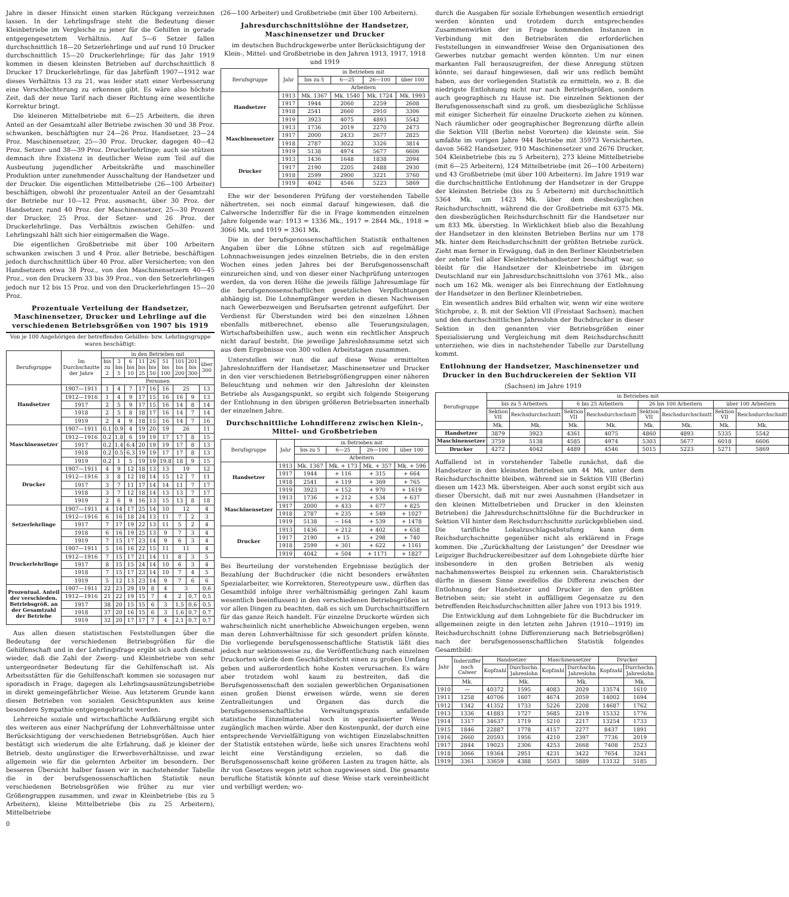Jahre in dieser Hinsicht einen starken Rückgang verzeichnen lassen. In der Lehrlingsfrage steht die Bedeutung dieser Kleinbetriebe im Vergleiche zu jener für die Gehilfen in gerade entgegengesetztem Verhältnis. Auf 5—6 Setzer fallen durchschnittlich 18—20 Setzerlehrlinge und auf rund 10 Drucker durchschnittlich 15—20 Druckerlehrlinge; für das Jahr 1919 kommen in diesen kleinsten Betrieben auf durchschnittlich 8 Drucker 17 Druckerlehrlinge, für das Jahrfünft 1907—1912 war dieses Verhältnis 13 zu 21, was leider statt einer Verbesserung eine Verschlechterung zu erkennen gibt. Es wäre also höchste Zeit, daß der neue Tarif nach dieser Richtung eine wesentliche Korrektur bringt.
Die kleineren Mittelbetriebe mit 6—25 Arbeitern, die ihren Anteil an der Gesamtzahl aller Betriebe zwischen 30 und 38 Proz. schwanken, beschäftigten nur 24—26 Proz. Handsetzer, 23—24 Proz. Maschinensetzer, 25—30 Proz. Drucker, dagegen 40—42 Proz. Setzer- und 38—39 Proz. Druckerlehrlinge; auch sie stützen demnach ihre Existenz in deutlicher Weise zum Teil auf die Ausbeutung jugendlicher Arbeitskräfte und maschineller Produktion unter zunehmender Ausschaltung der Handsetzer und der Drucker. Die eigentlichen Mittelbetriebe (26—100 Arbeiter) beschäftigen, obwohl ihr prozentualer Anteil an der Gesamtzahl der Betriebe nur 10—12 Proz. ausmacht, über 30 Proz. der Handsetzer, rund 40 Proz. der Maschinensetzer, 25—30 Prozent der Drucker, 25 Proz. der Setzer- und 26 Proz. der Druckerlehrlinge. Das Verhältnis zwischen Gehilfen- und Lehrlingszahl hält sich hier einigermaßen die Wage.
Die eigentlichen Großbetriebe mit über 100 Arbeitern schwanken zwischen 3 und 4 Proz. aller Betriebe, beschäftigen jedoch durchschnittlich über 40 Proz. aller Versicherten; von den Handsetzern etwa 38 Proz., von den Maschinensetzern 40—45 Proz., von den Druckern 33 bis 39 Proz., von den Setzerlehrlingen jedoch nur 12 bis 15 Proz. und von den Druckerlehrlingen 15—20 Proz.
Prozentuale Verteilung der Handsetzer, Maschinensetzer, Drucker und Lehrlinge auf die verschiedenen Betriebsgrößen von 1907 bis 1919
Von je 100 Angehörigen der betreffenden Gehilfen- bzw. Lehrlingsgruppe waren beschäftigt:
| Berufsgruppe | Im Durchschnitte der Jahre | in den Betrieben mit | | | | | | | | |
| --- | --- | --- | --- | --- | --- | --- | --- | --- | --- | --- |
| | | bis zu 2 | 3 bis 5 | 6 bis 10 | 11 bis 25 | 26 bis 50 | 51 bis 100 | 101 bis 200 | 201 bis 300 | über 300 |
| | | Personen | | | | | | | | |
| Handsetzer | 1907—1911 | 1 | 4 | 7 | 17 | 16 | 16 | 25 | | 13 |
| | 1912—1916 | 1 | 4 | 9 | 17 | 15 | 16 | 16 | 9 | 13 |
| | 1917 | 2 | 5 | 9 | 17 | 15 | 16 | 14 | 8 | 14 |
| | 1918 | 2 | 5 | 8 | 18 | 17 | 16 | 14 | 7 | 14 |
| | 1919 | 2 | 4 | 9 | 18 | 15 | 16 | 14 | 7 | 16 |
| Maschinensetzer | 1907—1911 | 0,1 | 0,9 | 4 | 19 | 20 | 19 | 26 | | 11 |
| | 1912—1916 | 0,2 | 1,8 | 6 | 19 | 19 | 17 | 17 | 8 | 15 |
| | 1917 | 0,2 | 1,4 | 6,4 | 20 | 19 | 19 | 17 | 8 | 13 |
| | 1918 | 0,2 | 0,5 | 6,3 | 19 | 19 | 17 | 17 | 8 | 13 |
| | 1919 | 0,2 | 1 | 5 | 19 | 19 | 19,8 | 18 | 9 | 15 |
| Drucker | 1907—1911 | 4 | 9 | 12 | 18 | 13 | 13 | 19 | | 12 |
| | 1912—1916 | 3 | 8 | 12 | 18 | 14 | 15 | 12 | 7 | 11 |
| | 1917 | 3 | 7 | 11 | 17 | 14 | 14 | 11 | 7 | 17 |
| | 1918 | 3 | 7 | 12 | 18 | 14 | 13 | 13 | 7 | 17 |
| | 1919 | 2 | 6 | 9 | 16 | 13 | 15 | 13 | 8 | 18 |
| Setzerlehrlinge | 1907—1911 | 4 | 14 | 17 | 25 | 14 | 10 | 12 | | 4 |
| | 1912—1916 | 6 | 16 | 18 | 24 | 13 | 11 | 7 | 2 | 3 |
| | 1917 | 7 | 17 | 19 | 22 | 13 | 11 | 5 | 2 | 4 |
| | 1918 | 6 | 16 | 19 | 25 | 13 | 9 | 7 | 3 | 4 |
| | 1919 | 7 | 15 | 17 | 23 | 14 | 9 | 6 | 3 | 4 |
| Druckerlehrlinge | 1907—1911 | 5 | 16 | 16 | 22 | 15 | 11 | 11 | | 4 |
| | 1912—1916 | 7 | 15 | 17 | 21 | 14 | 11 | 8 | 3 | 5 |
| | 1917 | 8 | 15 | 15 | 24 | 14 | 10 | 6 | 3 | 4 |
| | 1918 | 7 | 15 | 17 | 23 | 14 | 10 | 7 | 4 | 5 |
| | 1919 | 5 | 12 | 13 | 23 | 14 | 9 | 7 | 6 | 6 |
| Prozentual. Anteil der verschieden. Betriebsgröß. an der Gesamtzahl der Betriebe | 1907—1911 | 22 | 23 | 29 | 19 | 8 | 4 | 3 | | 0,6 |
| | 1912—1916 | 21 | 22 | 19 | 15 | 7 | 4 | 2 | 0,7 | 0,5 |
| | 1917 | 38 | 20 | 15 | 15 | 6 | 3 | 1,5 | 0,6 | 0,5 |
| | 1918 | 37 | 20 | 16 | 15 | 6 | 3 | 1,6 | 0,7 | 0,7 |
| | 1919 | 32 | 20 | 17 | 17 | 7 | 4 | 2,1 | 0,7 | 0,7 |
Aus allen diesen statistischen Feststellungen über die Bedeutung der verschiedenen Betriebsgrößen für die Gehilfenschaft und in der Lehrlingsfrage ergibt sich auch diesmal wieder, daß die Zahl der Zwerg- und Kleinbetriebe von sehr untergeordneter Bedeutung für die Gehilfenschaft ist. Als Arbeitsstätten für die Gehilfenschaft kommen sie sozusagen nur sporadisch in Frage, dagegen als Lehrlingsausnützungsbetriebe in direkt gemeingefährlicher Weise. Aus letzterem Grunde kann diesen Betrieben von sozialen Gesichtspunkten aus keine besondere Sympathie entgegengebracht werden.
Lehrreiche soziale und wirtschaftliche Aufklärung ergibt sich des weiteren aus einer Nachprüfung der Lohnverhältnisse unter Berücksichtigung der verschiedenen Betriebsgrößen. Auch hier bestätigt sich wiederum die alte Erfahrung, daß je kleiner der Betrieb, desto ungünstiger die Erwerbsverhältnisse, und zwar allgemein wie für die gelernten Arbeiter im besondern. Der besseren Übersicht halber fassen wir in nachstehender Tabelle die in der berufsgenossenschaftlichen Statistik neun verschiedenen Betriebsgrößen wie früher zu nur vier Größengruppen zusammen, und zwar in Kleinbetriebe (bis zu 5 Arbeitern), kleine Mittelbetriebe (bis zu 25 Arbeitern), Mittelbetriebe
0
(26—100 Arbeiter) und Großbetriebe (mit über 100 Arbeitern).
Jahresdurchschnittslöhne der Handsetzer, Maschinensetzer und Drucker
im deutschen Buchdruckgewerbe unter Berücksichtigung der Klein-, Mittel- und Großbetriebe in den Jahren 1913, 1917, 1918 und 1919
| Berufsgruppe | Jahr | in Betrieben mit | | | |
| --- | --- | --- | --- | --- | --- |
| | | bis zu 5 | 6—25 | 26—100 | über 100 |
| | | Arbeitern | | | |
| Handsetzer | 1913 | Mk. 1367 | Mk. 1540 | Mk. 1724 | Mk. 1993 |
| | 1917 | 1944 | 2060 | 2259 | 2608 |
| | 1918 | 2541 | 2660 | 2910 | 3306 |
| | 1919 | 3923 | 4075 | 4893 | 5542 |
| Maschinensetzer | 1913 | 1736 | 2019 | 2270 | 2473 |
| | 1917 | 2000 | 2433 | 2677 | 2825 |
| | 1918 | 2787 | 3022 | 3326 | 3814 |
| | 1919 | 5138 | 4974 | 5677 | 6606 |
| Drucker | 1913 | 1436 | 1648 | 1838 | 2094 |
| | 1917 | 2190 | 2205 | 2488 | 2930 |
| | 1918 | 2599 | 2900 | 3221 | 3760 |
| | 1919 | 4042 | 4546 | 5223 | 5869 |
Ehe wir der besonderen Prüfung der vorstehenden Tabelle nähertreten, sei noch einmal darauf hingewiesen, daß die Calwersche Inderziffer für die in Frage kommenden einzelnen Jahre folgende war: 1913 = 1336 Mk., 1917 = 2844 Mk., 1918 = 3066 Mk. und 1919 = 3361 Mk.
Die in der berufsgenossenschaftlichen Statistik enthaltenen Angaben über die Löhne stützen sich auf regelmäßige Lohnnachweisungen jedes einzelnen Betriebs, die in den ersten Wochen eines jeden Jahres bei der Berufsgenossenschaft einzureichen sind, und von dieser einer Nachprüfung unterzogen werden, da von deren Höhe die jeweils fällige Jahresumlage für die berufsgenossenschaftlichen gesetzlichen Verpflichtungen abhängig ist. Die Lohnempfänger werden in diesen Nachweisen nach Gewerbezweigen und Berufsarten getrennt aufgeführt. Der Verdienst für Überstunden wird bei den einzelnen Löhnen ebenfalls mitberechnet, ebenso alle Teuerungszulagen, Wirtschaftsbeihilfen usw., auch wenn ein rechtlicher Anspruch nicht darauf besteht. Die jeweilige Jahreslohnsumme setzt sich aus dem Ergebnisse von 300 vollen Arbeitstagen zusammen.
Unterstellen wir nun die auf diese Weise ermittelten Jahreslohnziffern der Handsetzer, Maschinensetzer und Drucker in den vier verschiedenen Betriebsgrößengruppen einer näheren Beleuchtung und nehmen wir den Jahreslohn der kleinsten Betriebe als Ausgangspunkt, so ergibt sich folgende Steigerung der Entlohnung in den übrigen größeren Betriebsarten innerhalb der einzelnen Jahre.
Durchschnittliche Lohndifferenz zwischen Klein-, Mittel- und Großbetrieben
| Berufsgruppe | Jahr | in Betrieben mit | | | |
| --- | --- | --- | --- | --- | --- |
| | | bis zu 5 | 6—25 | 26—100 | über 100 |
| | | Arbeitern | | | |
| Handsetzer | 1913 | Mk. 1367 | Mk. + 173 | Mk. + 357 | Mk. + 596 |
| | 1917 | 1944 | + 116 | + 315 | + 664 |
| | 1918 | 2541 | + 119 | + 369 | + 765 |
| | 1919 | 3923 | + 152 | + 970 | + 1619 |
| Maschinensetzer | 1913 | 1736 | + 212 | + 534 | + 637 |
| | 1917 | 2000 | + 433 | + 677 | + 825 |
| | 1918 | 2787 | + 235 | + 549 | + 1027 |
| | 1919 | 5138 | − 164 | + 539 | + 1478 |
| Drucker | 1913 | 1436 | + 212 | + 402 | + 658 |
| | 1917 | 2190 | + 15 | + 298 | + 740 |
| | 1918 | 2599 | + 301 | + 622 | + 1161 |
| | 1919 | 4042 | + 504 | + 1171 | + 1827 |
Bei Beurteilung der vorstehenden Ergebnisse bezüglich der Bezahlung der Buchdrucker (die nicht besonders erwähnten Spezialarbeiter, wie Korrektoren, Stereotypeure usw., dürften das Gesamtbild infolge ihrer verhältnismäßig geringen Zahl kaum wesentlich beeinflussen) in den verschiedenen Betriebsgrößen ist vor allen Dingen zu beachten, daß es sich um Durchschnittsziffern für das ganze Reich handelt. Für einzelne Druckorte würden sich wahrscheinlich nicht unerhebliche Abweichungen ergeben, wenn man deren Lohnverhältnisse für sich gesondert prüfen könnte. Die vorliegende berufsgenossenschaftliche Statistik läßt dies jedoch nur sektionsweise zu, die Veröffentlichung nach einzelnen Druckorten würde dem Geschäftsbericht einen zu großen Umfang geben und außerordentlich hohe Kosten verursachen. Es wäre aber trotzdem wohl kaum zu bestreiten, daß die Berufsgenossenschaft den sozialen gewerblichen Organisationen einen großen Dienst erweisen würde, wenn sie deren Zentralleitungen und Organen das durch die berufsgenossenschaftliche Verwaltungspraxis anfallende statistische Einzelmaterial noch in spezialisierter Weise zugänglich machen würde. Aber den Kostenpunkt, der durch eine entsprechende Vervielfältigung von wichtigen Einzelabschnitten der Statistik entstehen würde, ließe sich unsres Erachtens wohl leicht eine Verständigung erzielen, so daß die Berufsgenossenschaft keine größeren Lasten zu tragen hätte, als ihr von Gesetzes wegen jetzt schon zugewiesen sind. Die gesamte berufliche Statistik könnte auf diese Weise stark vereinheitlicht und verbilligt werden; wo-
durch die Ausgaben für soziale Erhebungen wesentlich erniedrigt werden könnten und trotzdem durch entsprechendes Zusammenwirken der in Frage kommenden Instanzen in Verbindung mit den Betriebsräten die erforderlichen Feststellungen in einwandfreier Weise den Organisationen des Gewerbes nutzbar gemacht werden könnten. Um nur einen markanten Fall herauszugreifen, der diese Anregung stützen könnte, sei darauf hingewiesen, daß wir uns redlich bemüht haben, aus der vorliegenden Statistik zu ermitteln, wo z. B. die niedrigste Entlohnung nicht nur nach Betriebsgrößen, sondern auch geographisch zu Hause ist. Die einzelnen Sektionen der Berufsgenossenschaft sind zu groß, um diesbezügliche Schlüsse mit einiger Sicherheit für einzelne Druckorte ziehen zu können. Nach räumlicher oder geographischer Begrenzung dürfte allein die Sektion VIII (Berlin nebst Vororten) die kleinste sein. Sie umfaßte im vorigen Jahre 944 Betriebe mit 35973 Versicherten, davon 5682 Handsetzer, 910 Maschinensetzer und 2676 Drucker, 504 Kleinbetriebe (bis zu 5 Arbeitern), 273 kleine Mittelbetriebe (mit 6—25 Arbeitern), 124 Mittelbetriebe (mit 26—100 Arbeitern) und 43 Großbetriebe (mit über 100 Arbeitern). Im Jahre 1919 war die durchschnittliche Entlohnung der Handsetzer in der Gruppe der kleinsten Betriebe (bis zu 5 Arbeitern) mit durchschnittlich 5364 Mk. um 1423 Mk. über dem diesbezüglichen Reichsdurchschnitt, während die der Großbetriebe mit 6375 Mk. den diesbezüglichen Reichsdurchschnitt für die Handsetzer nur um 833 Mk. überstieg. In Wirklichkeit blieb also die Bezahlung der Handsetzer in den kleinsten Betrieben Berlins nur um 178 Mk. hinter dem Reichsdurchschnitt der größten Betriebe zurück. Zieht man ferner in Erwägung, daß in den Berliner Kleinbetrieben der zehnte Teil aller Kleinbetriebshandsetzer beschäftigt war, so bleibt für die Handsetzer der Kleinbetriebe im übrigen Deutschland nur ein Jahresdurchschnittslohn von 3761 Mk., also noch um 162 Mk. weniger als bei Einrechnung der Entlohnung der Handsetzer in den Berliner Kleinbetrieben.
Ein wesentlich andres Bild erhalten wir, wenn wir eine weitere Stichprobe, z. B. mit der Sektion VII (Freistaat Sachsen), machen und den durchschnittlichen Jahreslohn der Buchdrucker in dieser Sektion in den genannten vier Betriebsgrößen einer Spezialisierung und Vergleichung mit dem Reichsdurchschnitt unterziehen, wie dies in nachstehender Tabelle zur Darstellung kommt.
Entlohnung der Handsetzer, Maschinensetzer und Drucker in den Buchdruckereien der Sektion VII
(Sachsen) im Jahre 1919
| Berufsgruppe | in Betrieben mit | | | | | | | |
| --- | --- | --- | --- | --- | --- | --- | --- | --- |
| | bis zu 5 Arbeitern | | 6 bis 25 Arbeitern | | 26 bis 100 Arbeitern | | über 100 Arbeitern | |
| | Sektion VII | Reichsdurchschnitt | Sektion VII | Reichsdurchschnitt | Sektion VII | Reichsdurchschnitt | Sektion VII | Reichsdurchschnitt |
| | Mk. | Mk. | Mk. | Mk. | Mk. | Mk. | Mk. | Mk. |
| Handsetzer | 3879 | 3923 | 4361 | 4075 | 4860 | 4893 | 5335 | 5542 |
| Maschinensetzer | 3759 | 5138 | 4585 | 4974 | 5303 | 5677 | 6018 | 6606 |
| Drucker | 4272 | 4042 | 4489 | 4546 | 5015 | 5223 | 5271 | 5869 |
Auffallend ist in vorstehender Tabelle zunächst, daß die Handsetzer in den kleinsten Betrieben um 44 Mk. unter dem Reichsdurchschnitte bleiben, während sie in Sektion VIII (Berlin) diesen um 1423 Mk. übersteigen. Aber auch sonst ergibt sich aus dieser Übersicht, daß mit nur zwei Ausnahmen (Handsetzer in den kleinen Mittelbetrieben und Drucker in den kleinsten Betrieben) die Jahresdurchschnittslöhne für die Buchdrucker in Sektion VII hinter dem Reichsdurchschnitte zurückgeblieben sind. Die tarifliche Lokalzuschlagsabstufung kann dem Reichsdurchschnitte gegenüber nicht als erklärend in Frage kommen. Die „Zurückhaltung der Leistungen“ der Dresdner wie Leipziger Buchdruckereibesitzer auf dem Lohngebiete dürfte hier insbesondere in den großen Betrieben als wenig nachahmenswertes Beispiel zu erkennen sein. Charakteristisch dürfte in diesem Sinne zweifellos die Differenz zwischen der Entlohnung der Handsetzer und Drucker in den größten Betrieben sein; sie steht in auffälligem Gegensatze zu den betreffenden Reichsdurchschnitten aller Jahre von 1913 bis 1919.
Die Entwicklung auf dem Lohngebiete für die Buchdrucker im allgemeinen zeigte in den letzten zehn Jahren (1910—1919) im Reichsdurchschnitt (ohne Differenzierung nach Betriebsgrößen) nach der berufsgenossenschaftlichen Statistik folgendes Gesamtbild:
| Jahr | Inderziffer nach Calwer | Handsetzer | | Maschinensetzer | | Drucker | |
| --- | --- | --- | --- | --- | --- | --- | --- |
| | | Kopfzahl | Durchschn. Jahreslohn | Kopfzahl | Durchschn. Jahreslohn | Kopfzahl | Durchschn. Jahreslohn |
| | Mk. | | Mk. | | Mk. | | Mk. |
| 1910 | — | 40372 | 1595 | 4083 | 2029 | 13574 | 1610 |
| 1911 | 1258 | 40706 | 1607 | 4674 | 2059 | 14002 | 1694 |
| 1912 | 1342 | 41352 | 1733 | 5226 | 2208 | 14687 | 1762 |
| 1913 | 1336 | 41883 | 1727 | 5685 | 2219 | 15332 | 1776 |
| 1914 | 1317 | 34637 | 1719 | 5210 | 2217 | 13254 | 1733 |
| 1915 | 1846 | 22887 | 1778 | 4157 | 2277 | 8437 | 1891 |
| 1916 | 2660 | 20593 | 1956 | 4210 | 2397 | 7736 | 2019 |
| 1917 | 2844 | 19023 | 2306 | 4253 | 2668 | 7408 | 2523 |
| 1918 | 3066 | 19364 | 2951 | 4231 | 3422 | 7654 | 3241 |
| 1919 | 3361 | 33659 | 4388 | 5503 | 5889 | 13132 | 5185 |